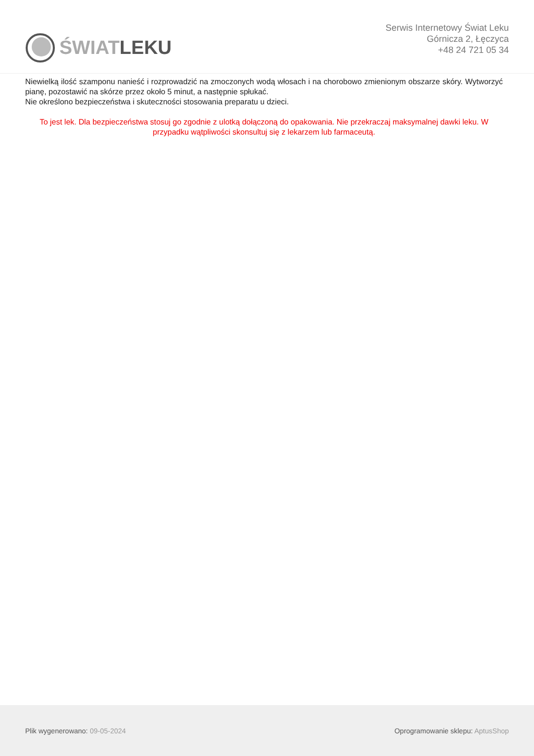ŚWIATLEKU
Serwis Internetowy Świat Leku
Górnicza 2, Łęczyca
+48 24 721 05 34
Niewielką ilość szamponu nanieść i rozprowadzić na zmoczonych wodą włosach i na chorobowo zmienionym obszarze skóry. Wytworzyć pianę, pozostawić na skórze przez około 5 minut, a następnie spłukać.
Nie określono bezpieczeństwa i skuteczności stosowania preparatu u dzieci.
To jest lek. Dla bezpieczeństwa stosuj go zgodnie z ulotką dołączoną do opakowania. Nie przekraczaj maksymalnej dawki leku. W przypadku wątpliwości skonsultuj się z lekarzem lub farmaceutą.
Plik wygenerowano: 09-05-2024
Oprogramowanie sklepu: AptusShop